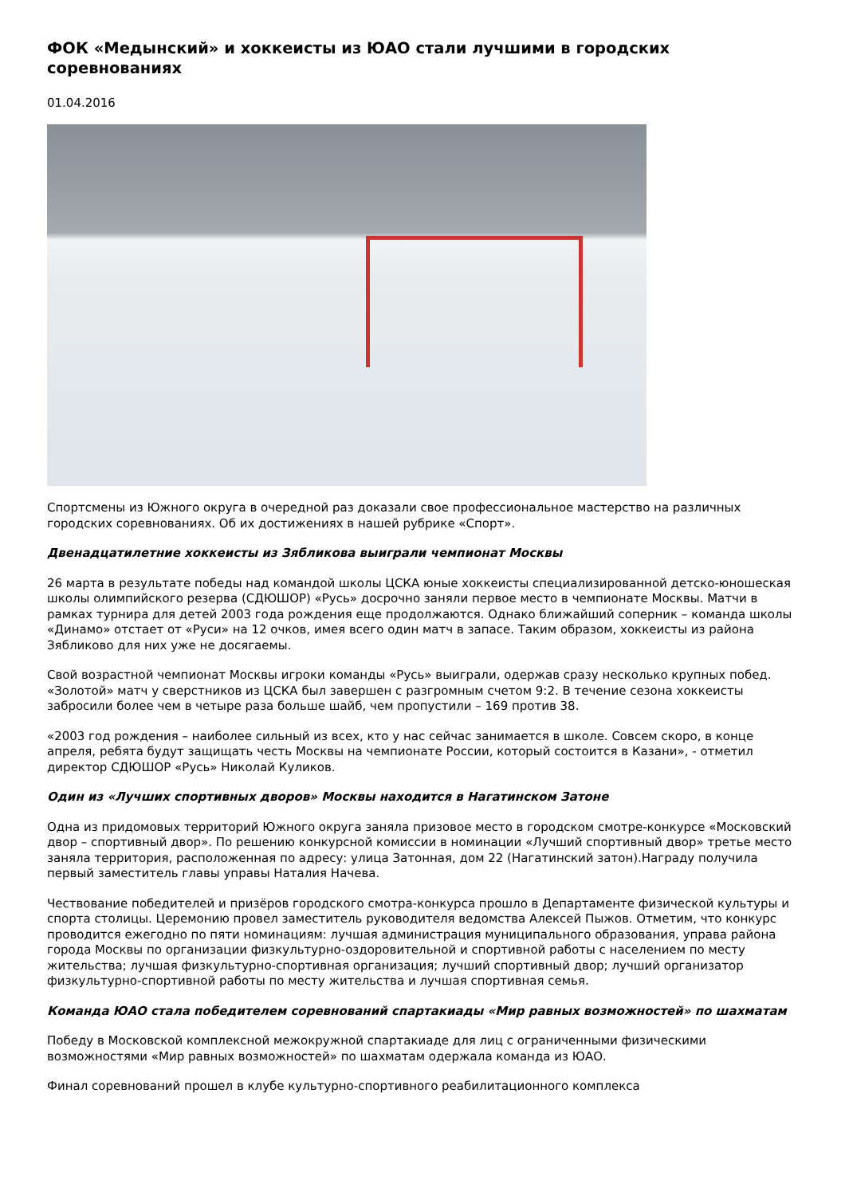ФОК «Медынский» и хоккеисты из ЮАО стали лучшими в городских соревнованиях
01.04.2016
Спортсмены из Южного округа в очередной раз доказали свое профессиональное мастерство на различных городских соревнованиях. Об их достижениях в нашей рубрике «Спорт».
Двенадцатилетние хоккеисты из Зябликова выиграли чемпионат Москвы
26 марта в результате победы над командой школы ЦСКА юные хоккеисты специализированной детско-юношеская школы олимпийского резерва (СДЮШОР) «Русь» досрочно заняли первое место в чемпионате Москвы. Матчи в рамках турнира для детей 2003 года рождения еще продолжаются. Однако ближайший соперник – команда школы «Динамо» отстает от «Руси» на 12 очков, имея всего один матч в запасе. Таким образом, хоккеисты из района Зябликово для них уже не досягаемы.
Свой возрастной чемпионат Москвы игроки команды «Русь» выиграли, одержав сразу несколько крупных побед. «Золотой» матч у сверстников из ЦСКА был завершен с разгромным счетом 9:2. В течение сезона хоккеисты забросили более чем в четыре раза больше шайб, чем пропустили – 169 против 38.
«2003 год рождения – наиболее сильный из всех, кто у нас сейчас занимается в школе. Совсем скоро, в конце апреля, ребята будут защищать честь Москвы на чемпионате России, который состоится в Казани», - отметил директор СДЮШОР «Русь» Николай Куликов.
Один из «Лучших спортивных дворов» Москвы находится в Нагатинском Затоне
Одна из придомовых территорий Южного округа заняла призовое место в городском смотре-конкурсе «Московский двор – спортивный двор». По решению конкурсной комиссии в номинации «Лучший спортивный двор» третье место заняла территория, расположенная по адресу: улица Затонная, дом 22 (Нагатинский затон).Награду получила первый заместитель главы управы Наталия Начева.
Чествование победителей и призёров городского смотра-конкурса прошло в Департаменте физической культуры и спорта столицы. Церемонию провел заместитель руководителя ведомства Алексей Пыжов. Отметим, что конкурс проводится ежегодно по пяти номинациям: лучшая администрация муниципального образования, управа района города Москвы по организации физкультурно-оздоровительной и спортивной работы с населением по месту жительства; лучшая физкультурно-спортивная организация; лучший спортивный двор; лучший организатор физкультурно-спортивной работы по месту жительства и лучшая спортивная семья.
Команда ЮАО стала победителем соревнований спартакиады «Мир равных возможностей» по шахматам
Победу в Московской комплексной межокружной спартакиаде для лиц с ограниченными физическими возможностями «Мир равных возможностей» по шахматам одержала команда из ЮАО.
Финал соревнований прошел в клубе культурно-спортивного реабилитационного комплекса